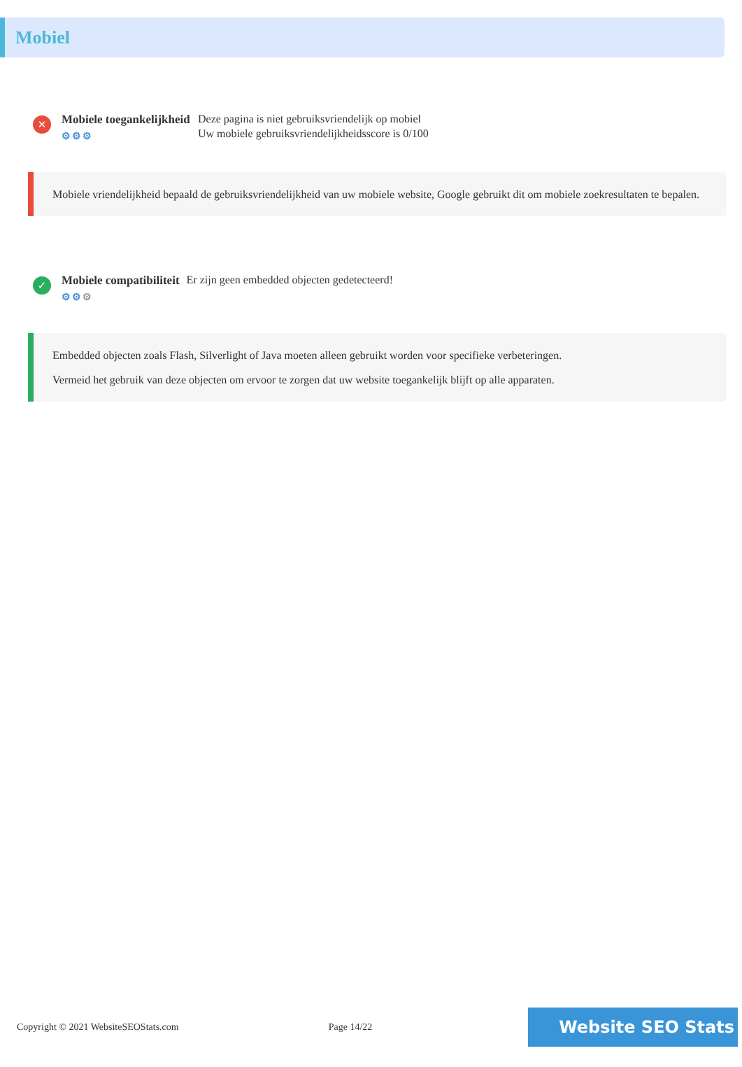Mobiel
✕
Mobiele toegankelijkheid
⚙⚙⚙
Deze pagina is niet gebruiksvriendelijk op mobiel
Uw mobiele gebruiksvriendelijkheidsscore is 0/100
Mobiele vriendelijkheid bepaald de gebruiksvriendelijkheid van uw mobiele website, Google gebruikt dit om mobiele zoekresultaten te bepalen.
✓
Mobiele compatibiliteit
⚙⚙⚙
Er zijn geen embedded objecten gedetecteerd!
Embedded objecten zoals Flash, Silverlight of Java moeten alleen gebruikt worden voor specifieke verbeteringen.
Vermeid het gebruik van deze objecten om ervoor te zorgen dat uw website toegankelijk blijft op alle apparaten.
Copyright © 2021 WebsiteSEOStats.com Page 14/22
Website SEO Stats